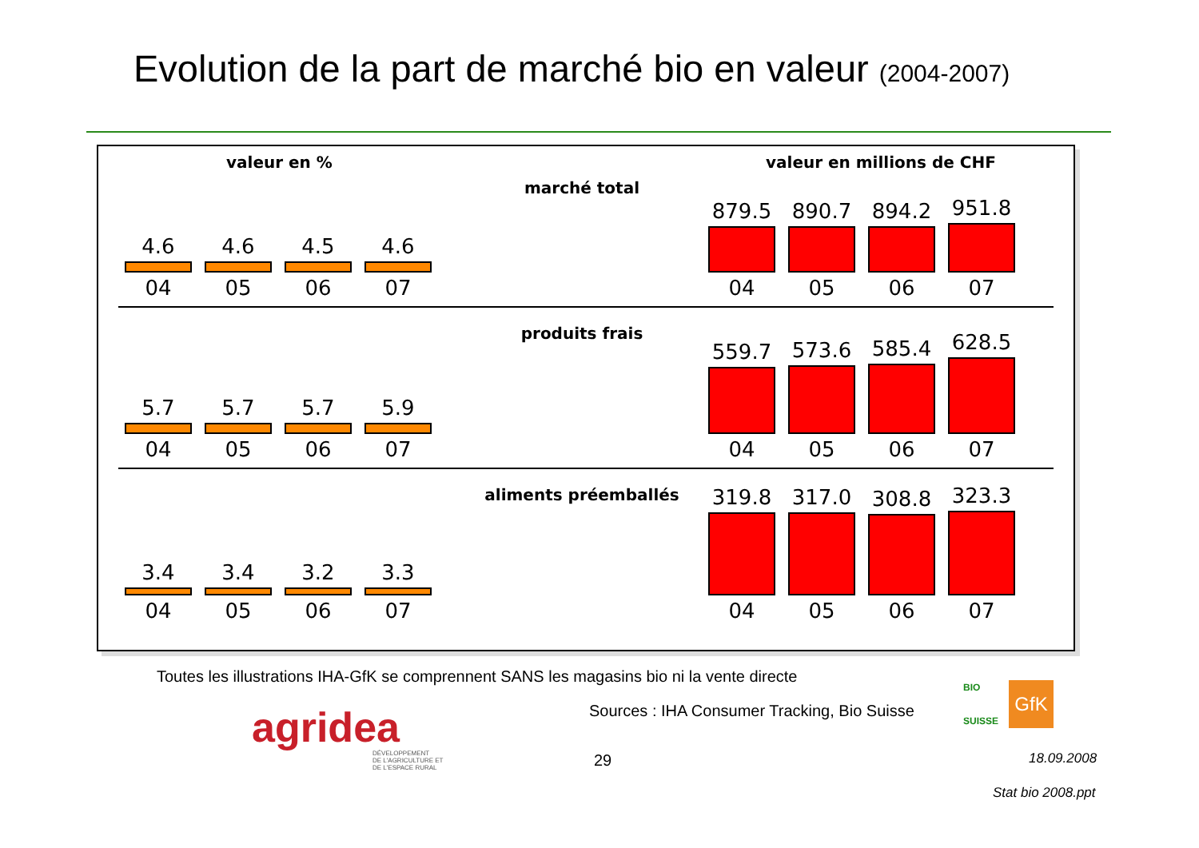Evolution de la part de marché bio en valeur (2004-2007)
valeur en % valeur en millions de CHF
4.6
04
4.6
05
4.5
06
4.6
07
marché total
879.5
04
890.7
05
894.2
06
951.8
07
5.7
04
5.7
05
5.7
06
5.9
07
produits frais
559.7
04
573.6
05
585.4
06
628.5
07
3.4
04
3.4
05
3.2
06
3.3
07
aliments préemballés
319.8
04
317.0
05
308.8
06
323.3
07
Toutes les illustrations IHA-GfK se comprennent SANS les magasins bio ni la vente directe
agridea
DÉVELOPPEMENT
DE L'AGRICULTURE ET
DE L'ESPACE RURAL
Sources : IHA Consumer Tracking, Bio Suisse
BIO
SUISSE
GfK
29 18.09.2008
Stat bio 2008.ppt